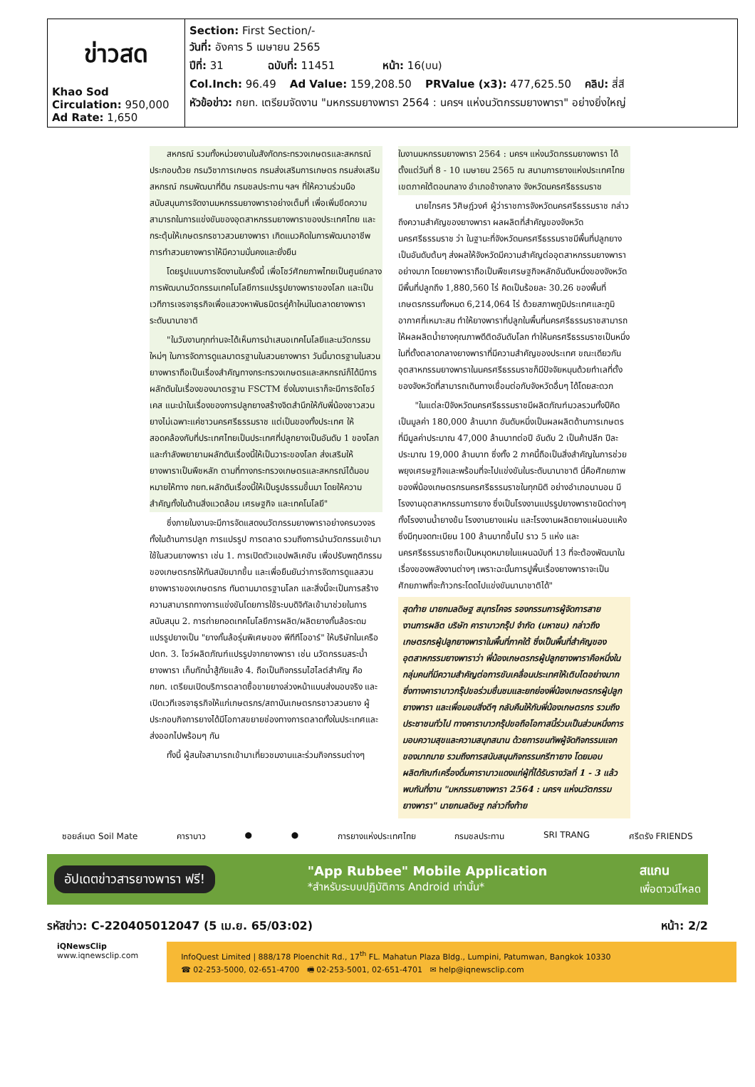| ข่าวสด Khao Sod Circulation: 950,000 Ad Rate: 1,650 | Section: First Section/- วันที่: อังคาร 5 เมษายน 2565 ปีที่: 31 ฉบับที่: 11451 หน้า: 16(บน) Col.Inch: 96.49 Ad Value: 159,208.50 PRValue (x3): 477,625.50 คลิป: สี่สี หัวข้อข่าว: กยท. เตรียมจัดงาน "มหกรรมยางพารา 2564 : นครฯ แห่งนวัตกรรมยางพารา" อย่างยิ่งใหญ่ |
สหกรณ์ รวมทั้งหน่วยงานในสังกัดกระทรวงเกษตรและสหกรณ์ ประกอบด้วย กรมวิชาการเกษตร กรมส่งเสริมการเกษตร กรมส่งเสริมสหกรณ์ กรมพัฒนาที่ดิน กรมชลประทาน ฯลฯ ที่ให้ความร่วมมือสนับสนุนการจัดงานมหกรรมยางพาราอย่างเต็มที่ เพื่อเพิ่มขีดความสามารถในการแข่งขันของอุตสาหกรรมยางพาราของประเทศไทย และกระตุ้นให้เกษตรกรชาวสวนยางพารา เกิดแนวคิดในการพัฒนาอาชีพการทำสวนยางพาราให้มีความมั่นคงและยั่งยืน
โดยรูปแบบการจัดงานในครั้งนี้ เพื่อโชว์ศักยภาพไทยเป็นศูนย์กลางการพัฒนานวัตกรรมเทคโนโลยีการแปรรูปยางพาราของโลก และเป็นเวทีการเจรจาธุรกิจเพื่อแสวงหาพันธมิตรคู่ค้าใหม่ในตลาดยางพาราระดับนานาชาติ
"ในวันงานทุกท่านจะได้เห็นการนำเสนอเทคโนโลยีและนวัตกรรมใหม่ๆ ในการจัดการดูแลมาตรฐานในสวนยางพารา วันนี้มาตรฐานในสวนยางพาราถือเป็นเรื่องสำคัญทางกระทรวงเกษตรและสหกรณ์ก็ได้มีการผลักดันในเรื่องของมาตรฐาน FSCTM ซึ่งในงานเราก็จะมีการจัดโชว์เคส แนะนำในเรื่องของการปลูกยางสร้างจิตสำนึกให้กับพี่น้องชาวสวนยางไม่เฉพาะแค่ชาวนครศรีธรรมราช แต่เป็นของทั้งประเทศ ให้สอดคล้องกับที่ประเทศไทยเป็นประเทศที่ปลูกยางเป็นอันดับ 1 ของโลก และกำลังพยายามผลักดันเรื่องนี้ให้เป็นวาระของโลก ส่งเสริมให้ยางพาราเป็นพืชหลัก ตามที่ทางกระทรวงเกษตรและสหกรณ์ได้มอบหมายให้ทาง กยท.ผลักดันเรื่องนี้ให้เป็นรูปธรรมขึ้นมา โดยให้ความสำคัญทั้งในด้านสิ่งแวดล้อม เศรษฐกิจ และเทคโนโลยี"
ซึ่งภายในงานจะมีการจัดแสดงนวัตกรรมยางพาราอย่างครบวงจร ทั้งในด้านการปลูก การแปรรูป การตลาด รวมถึงการนำนวัตกรรมเข้ามาใช้ในสวนยางพารา เช่น 1. การเปิดตัวแอปพลิเคชัน เพื่อปรับพฤติกรรมของเกษตรกรให้ทันสมัยมากขึ้น และเพื่อยืนยันว่าการจัดการดูแลสวนยางพาราของเกษตรกร ทันตามมาตรฐานโลก และสิ่งนี้จะเป็นการสร้างความสามารถทางการแข่งขันโดยการใช้ระบบดิจิทัลเข้ามาช่วยในการสนับสนุน 2. การถ่ายทอดเทคโนโลยีการผลิต/ผลิตยางกั้นล้อระดมแปรรูปยางเป็น "ยางกั้นล้อรุ่นพิเศษของ พีทีทีโออาร์" ให้บริษัทในเครือ ปตท. 3. โชว์ผลิตภัณฑ์แปรรูปจากยางพารา เช่น นวัตกรรมสระน้ำยางพารา เก็บกักน้ำสู้ภัยแล้ง 4. ถือเป็นกิจกรรมไฮไลต์สำคัญ คือ กยท. เตรียมเปิดบริการตลาดซื้อขายยางล่วงหน้าแบบส่งมอบจริง และเปิดเวทีเจรจาธุรกิจให้แก่เกษตรกร/สถาบันเกษตรกรชาวสวนยาง ผู้ประกอบกิจการยางได้มีโอกาสขยายช่องทางการตลาดทั้งในประเทศและส่งออกไปพร้อมๆ กัน
ทั้งนี้ ผู้สนใจสามารถเข้ามาเที่ยวชมงานและร่วมกิจกรรมต่างๆ
ในงานมหกรรมยางพารา 2564 : นครฯ แห่งนวัตกรรมยางพารา ได้ตั้งแต่วันที่ 8 - 10 เมษายน 2565 ณ สนามการยางแห่งประเทศไทย เขตภาคใต้ตอนกลาง อำเภอช้างกลาง จังหวัดนครศรีธรรมราช
นายไกรศร วิศิษฎ์วงศ์ ผู้ว่าราชการจังหวัดนครศรีธรรมราช กล่าวถึงความสำคัญของยางพารา ผลผลิตที่สำคัญของจังหวัดนครศรีธรรมราช ว่า ในฐานะที่จังหวัดนครศรีธรรมราชมีพื้นที่ปลูกยางเป็นอันดับต้นๆ ส่งผลให้จังหวัดมีความสำคัญต่ออุตสาหกรรมยางพาราอย่างมาก โดยยางพาราถือเป็นพืชเศรษฐกิจหลักอันดับหนึ่งของจังหวัด มีพื้นที่ปลูกถึง 1,880,560 ไร่ คิดเป็นร้อยละ 30.26 ของพื้นที่เกษตรกรรมทั้งหมด 6,214,064 ไร่ ด้วยสภาพภูมิประเทศและภูมิอากาศที่เหมาะสม ทำให้ยางพาราที่ปลูกในพื้นที่นครศรีธรรมราชสามารถให้ผลผลิตน้ำยางคุณภาพดีติดอันดับโลก ทำให้นครศรีธรรมราชเป็นหนึ่งในที่ตั้งตลาดกลางยางพาราที่มีความสำคัญของประเทศ ขณะเดียวกัน อุตสาหกรรมยางพาราในนครศรีธรรมราชก็มีปัจจัยหนุนด้วยทำเลที่ตั้งของจังหวัดที่สามารถเดินทางเชื่อมต่อกับจังหวัดอื่นๆ ได้โดยสะดวก
"ในแต่ละปีจังหวัดนครศรีธรรมราชมีผลิตภัณฑ์มวลรวมทั้งปีคิดเป็นมูลค่า 180,000 ล้านบาท อันดับหนึ่งเป็นผลผลิตด้านการเกษตร ที่มีมูลค่าประมาณ 47,000 ล้านบาทต่อปี อันดับ 2 เป็นค้าปลีก ปีละประมาณ 19,000 ล้านบาท ซึ่งทั้ง 2 ภาคนี้ถือเป็นสิ่งสำคัญในการช่วยพยุงเศรษฐกิจและพร้อมที่จะไปแข่งขันในระดับนานาชาติ นี่คือศักยภาพของพี่น้องเกษตรกรนครศรีธรรมราชในทุกมิติ อย่างอำเภอนาบอน มีโรงงานอุตสาหกรรมการยาง ซึ่งเป็นโรงงานแปรรูปยางพาราชนิดต่างๆ ทั้งโรงงานน้ำยางข้น โรงงานยางแผ่น และโรงงานผลิตยางแผ่นอบแห้ง ซึ่งมีทุนจดทะเบียน 100 ล้านบาทขึ้นไป ราว 5 แห่ง และนครศรีธรรมราชถือเป็นหมุดหมายในแผนฉบับที่ 13 ที่จะต้องพัฒนาในเรื่องของพลังงานต่างๆ เพราะฉะนั้นการปูพื้นเรื่องยางพาราจะเป็นศักยภาพที่จะก้าวกระโดดไปแข่งขันนานาชาติได้"
สุดท้าย นายกมลดิษฐ สมุทรโคจร รองกรรมการผู้จัดการสายงานการผลิต บริษัท คาราบาวกรุ๊ป จำกัด (มหาชน) กล่าวถึงเกษตรกรผู้ปลูกยางพาราในพื้นที่ภาคใต้ ซึ่งเป็นพื้นที่สำคัญของอุตสาหกรรมยางพาราว่า พี่น้องเกษตรกรผู้ปลูกยางพาราคือหนึ่งในกลุ่มคนที่มีความสำคัญต่อการขับเคลื่อนประเทศให้เติบโตอย่างมาก ซึ่งทางคาราบาวกรุ๊ปขอร่วมชื่นชมและยกย่องพี่น้องเกษตรกรผู้ปลูกยางพารา และเพื่อมอบสิ่งดีๆ กลับคืนให้กับพี่น้องเกษตรกร รวมถึงประชาชนทั่วไป ทางคาราบาวกรุ๊ปขอถือโอกาสนี้ร่วมเป็นส่วนหนึ่งการมอบความสุขและความสนุกสนาน ด้วยการขนทัพผู้จัดกิจกรรมแจกของมากมาย รวมถึงการสนับสนุนกิจกรรมกรีฑายาง โดยมอบผลิตภัณฑ์เครื่องดื่มคาราบาวแดงแก่ผู้ที่ได้รับรางวัลที่ 1 - 3 แล้วพบกันที่งาน "มหกรรมยางพารา 2564 : นครฯ แห่งนวัตกรรมยางพารา" นายกมลดิษฐ กล่าวทิ้งท้าย
ซอยล์เมต Soil Mate คาราบาว ● ● การยางแห่งประเทศไทย กรมชลประทาน SRI TRANG ศรีตรัง FRIENDS
อัปเดตข่าวสารยางพารา ฟรี! "App Rubbee" Mobile Application
*สำหรับระบบปฏิบัติการ Android เท่านั้น* สแกน
เพื่อดาวน์โหลด
รหัสข่าว: C-220405012047 (5 เม.ย. 65/03:02) หน้า: 2/2
iQNewsClip
www.iqnewsclip.com
InfoQuest Limited | 888/178 Ploenchit Rd., 17<sup>th</sup> FL. Mahatun Plaza Bldg., Lumpini, Patumwan, Bangkok 10330
☎ 02-253-5000, 02-651-4700 🖷 02-253-5001, 02-651-4701 ✉ help@iqnewsclip.com